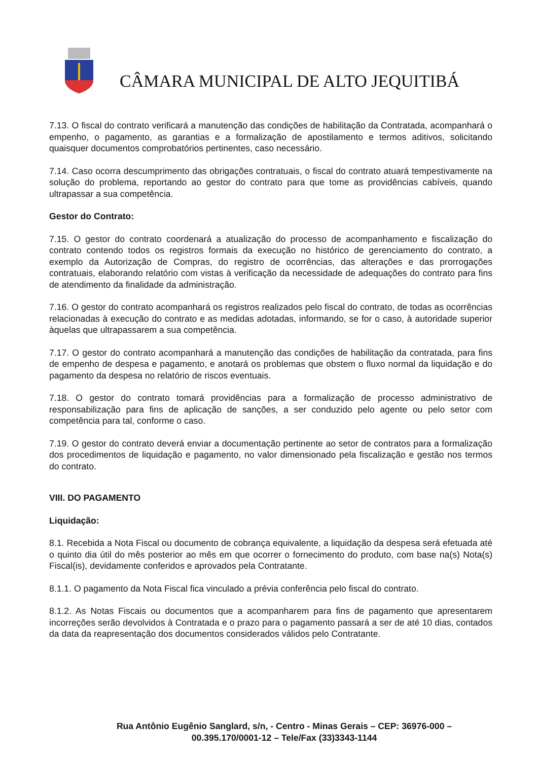CÂMARA MUNICIPAL DE ALTO JEQUITIBÁ
7.13. O fiscal do contrato verificará a manutenção das condições de habilitação da Contratada, acompanhará o empenho, o pagamento, as garantias e a formalização de apostilamento e termos aditivos, solicitando quaisquer documentos comprobatórios pertinentes, caso necessário.
7.14. Caso ocorra descumprimento das obrigações contratuais, o fiscal do contrato atuará tempestivamente na solução do problema, reportando ao gestor do contrato para que tome as providências cabíveis, quando ultrapassar a sua competência.
Gestor do Contrato:
7.15. O gestor do contrato coordenará a atualização do processo de acompanhamento e fiscalização do contrato contendo todos os registros formais da execução no histórico de gerenciamento do contrato, a exemplo da Autorização de Compras, do registro de ocorrências, das alterações e das prorrogações contratuais, elaborando relatório com vistas à verificação da necessidade de adequações do contrato para fins de atendimento da finalidade da administração.
7.16. O gestor do contrato acompanhará os registros realizados pelo fiscal do contrato, de todas as ocorrências relacionadas à execução do contrato e as medidas adotadas, informando, se for o caso, à autoridade superior àquelas que ultrapassarem a sua competência.
7.17. O gestor do contrato acompanhará a manutenção das condições de habilitação da contratada, para fins de empenho de despesa e pagamento, e anotará os problemas que obstem o fluxo normal da liquidação e do pagamento da despesa no relatório de riscos eventuais.
7.18. O gestor do contrato tomará providências para a formalização de processo administrativo de responsabilização para fins de aplicação de sanções, a ser conduzido pelo agente ou pelo setor com competência para tal, conforme o caso.
7.19. O gestor do contrato deverá enviar a documentação pertinente ao setor de contratos para a formalização dos procedimentos de liquidação e pagamento, no valor dimensionado pela fiscalização e gestão nos termos do contrato.
VIII. DO PAGAMENTO
Liquidação:
8.1. Recebida a Nota Fiscal ou documento de cobrança equivalente, a liquidação da despesa será efetuada até o quinto dia útil do mês posterior ao mês em que ocorrer o fornecimento do produto, com base na(s) Nota(s) Fiscal(is), devidamente conferidos e aprovados pela Contratante.
8.1.1. O pagamento da Nota Fiscal fica vinculado a prévia conferência pelo fiscal do contrato.
8.1.2. As Notas Fiscais ou documentos que a acompanharem para fins de pagamento que apresentarem incorreções serão devolvidos à Contratada e o prazo para o pagamento passará a ser de até 10 dias, contados da data da reapresentação dos documentos considerados válidos pelo Contratante.
Rua Antônio Eugênio Sanglard, s/n, - Centro - Minas Gerais – CEP: 36976-000 –
00.395.170/0001-12 – Tele/Fax (33)3343-1144